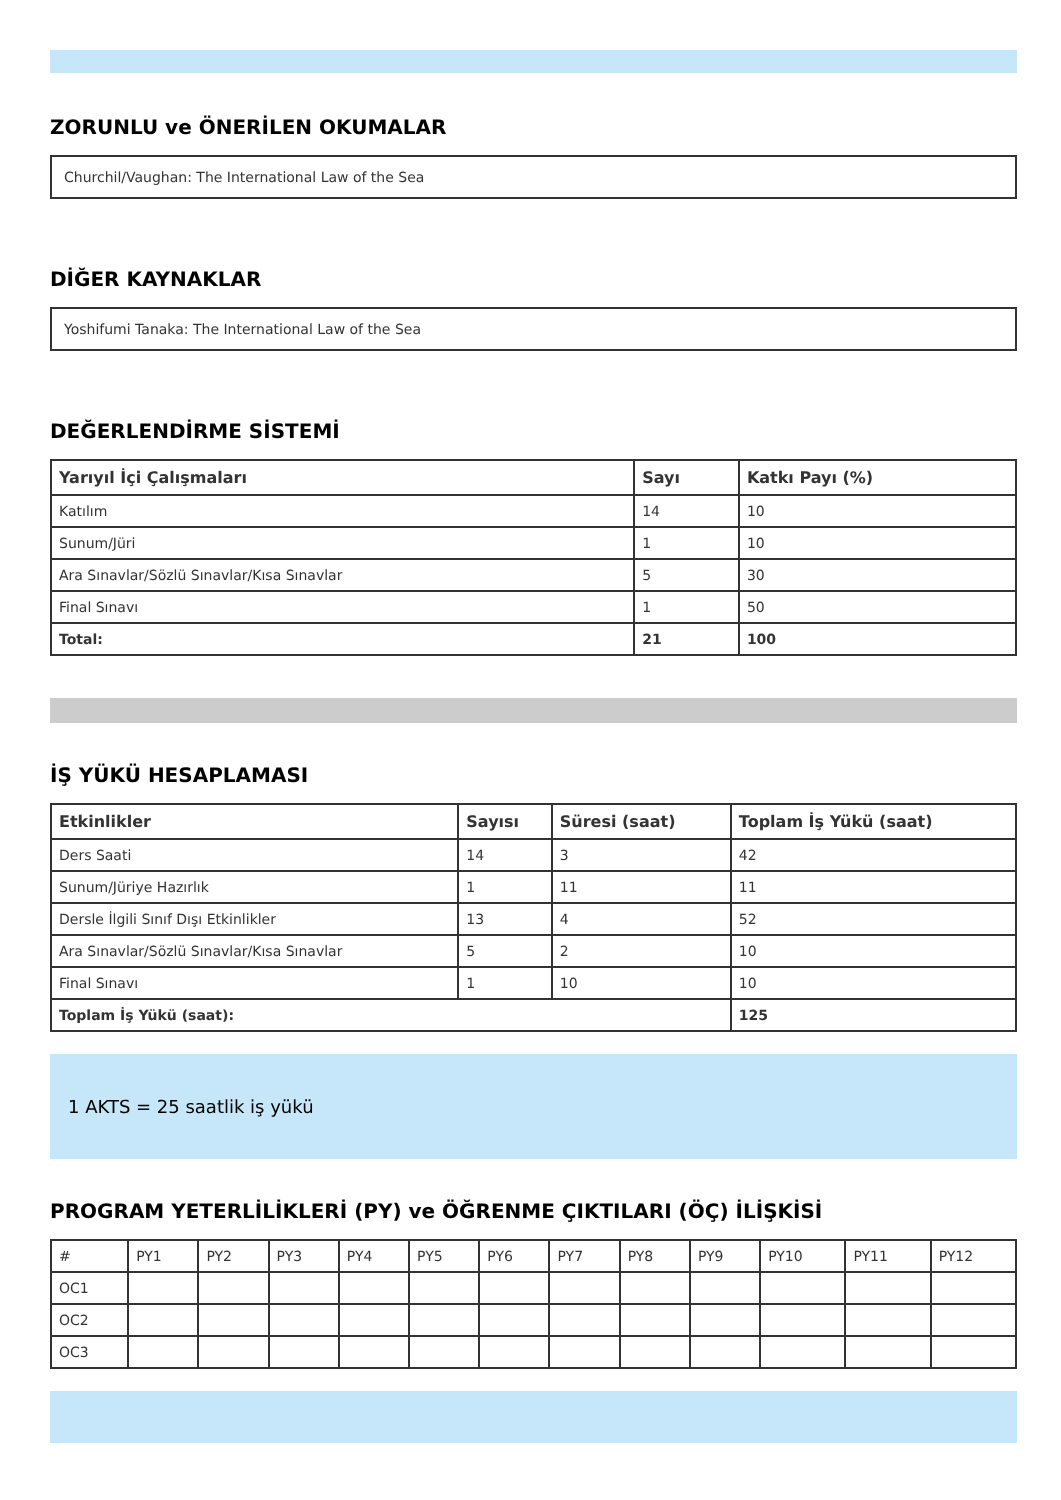ZORUNLU ve ÖNERİLEN OKUMALAR
Churchil/Vaughan: The International Law of the Sea
DİĞER KAYNAKLAR
Yoshifumi Tanaka: The International Law of the Sea
DEĞERLENDİRME SİSTEMİ
| Yarıyıl İçi Çalışmaları | Sayı | Katkı Payı (%) |
| --- | --- | --- |
| Katılım | 14 | 10 |
| Sunum/Jüri | 1 | 10 |
| Ara Sınavlar/Sözlü Sınavlar/Kısa Sınavlar | 5 | 30 |
| Final Sınavı | 1 | 50 |
| Total: | 21 | 100 |
İŞ YÜKÜ HESAPLAMASI
| Etkinlikler | Sayısı | Süresi (saat) | Toplam İş Yükü (saat) |
| --- | --- | --- | --- |
| Ders Saati | 14 | 3 | 42 |
| Sunum/Jüriye Hazırlık | 1 | 11 | 11 |
| Dersle İlgili Sınıf Dışı Etkinlikler | 13 | 4 | 52 |
| Ara Sınavlar/Sözlü Sınavlar/Kısa Sınavlar | 5 | 2 | 10 |
| Final Sınavı | 1 | 10 | 10 |
| Toplam İş Yükü (saat): | | | 125 |
1 AKTS = 25 saatlik iş yükü
PROGRAM YETERLİLİKLERİ (PY) ve ÖĞRENME ÇIKTILARI (ÖÇ) İLİŞKİSİ
| # | PY1 | PY2 | PY3 | PY4 | PY5 | PY6 | PY7 | PY8 | PY9 | PY10 | PY11 | PY12 |
| OC1 | | | | | | | | | | | | |
| OC2 | | | | | | | | | | | | |
| OC3 | | | | | | | | | | | | |